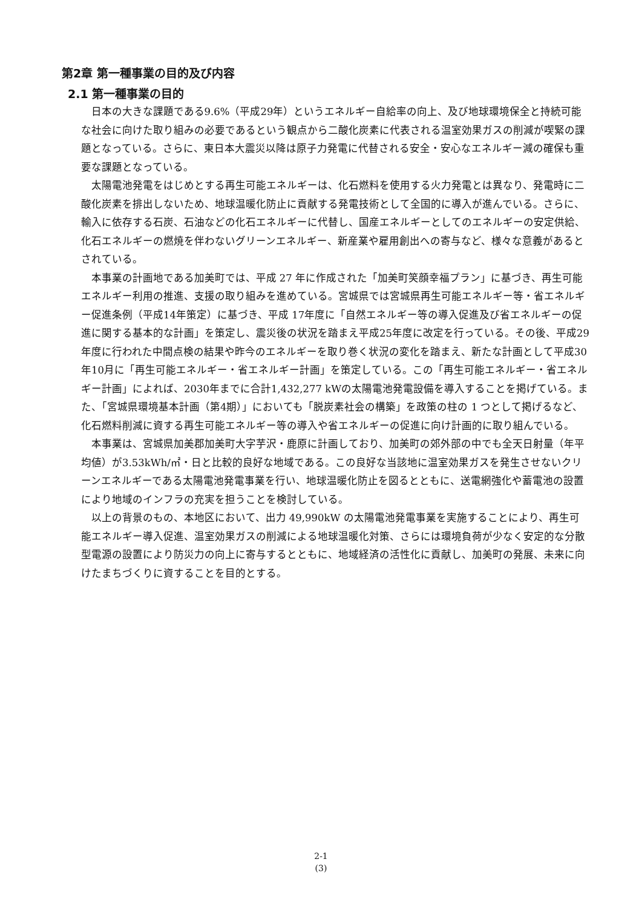第2章 第一種事業の目的及び内容
2.1 第一種事業の目的
日本の大きな課題である9.6%（平成29年）というエネルギー自給率の向上、及び地球環境保全と持続可能な社会に向けた取り組みの必要であるという観点から二酸化炭素に代表される温室効果ガスの削減が喫緊の課題となっている。さらに、東日本大震災以降は原子力発電に代替される安全・安心なエネルギー減の確保も重要な課題となっている。
太陽電池発電をはじめとする再生可能エネルギーは、化石燃料を使用する火力発電とは異なり、発電時に二酸化炭素を排出しないため、地球温暖化防止に貢献する発電技術として全国的に導入が進んでいる。さらに、輸入に依存する石炭、石油などの化石エネルギーに代替し、国産エネルギーとしてのエネルギーの安定供給、化石エネルギーの燃焼を伴わないグリーンエネルギー、新産業や雇用創出への寄与など、様々な意義があるとされている。
本事業の計画地である加美町では、平成 27 年に作成された「加美町笑顔幸福プラン」に基づき、再生可能エネルギー利用の推進、支援の取り組みを進めている。宮城県では宮城県再生可能エネルギー等・省エネルギー促進条例（平成14年策定）に基づき、平成 17年度に「自然エネルギー等の導入促進及び省エネルギーの促進に関する基本的な計画」を策定し、震災後の状況を踏まえ平成25年度に改定を行っている。その後、平成29年度に行われた中間点検の結果や昨今のエネルギーを取り巻く状況の変化を踏まえ、新たな計画として平成30年10月に「再生可能エネルギー・省エネルギー計画」を策定している。この「再生可能エネルギー・省エネルギー計画」によれば、2030年までに合計1,432,277 kWの太陽電池発電設備を導入することを掲げている。また、「宮城県環境基本計画（第4期）」においても「脱炭素社会の構築」を政策の柱の 1 つとして掲げるなど、化石燃料削減に資する再生可能エネルギー等の導入や省エネルギーの促進に向け計画的に取り組んでいる。
本事業は、宮城県加美郡加美町大字芋沢・鹿原に計画しており、加美町の郊外部の中でも全天日射量（年平均値）が3.53kWh/㎡・日と比較的良好な地域である。この良好な当該地に温室効果ガスを発生させないクリーンエネルギーである太陽電池発電事業を行い、地球温暖化防止を図るとともに、送電網強化や蓄電池の設置により地域のインフラの充実を担うことを検討している。
以上の背景のもの、本地区において、出力 49,990kW の太陽電池発電事業を実施することにより、再生可能エネルギー導入促進、温室効果ガスの削減による地球温暖化対策、さらには環境負荷が少なく安定的な分散型電源の設置により防災力の向上に寄与するとともに、地域経済の活性化に貢献し、加美町の発展、未来に向けたまちづくりに資することを目的とする。
2-1
(3)